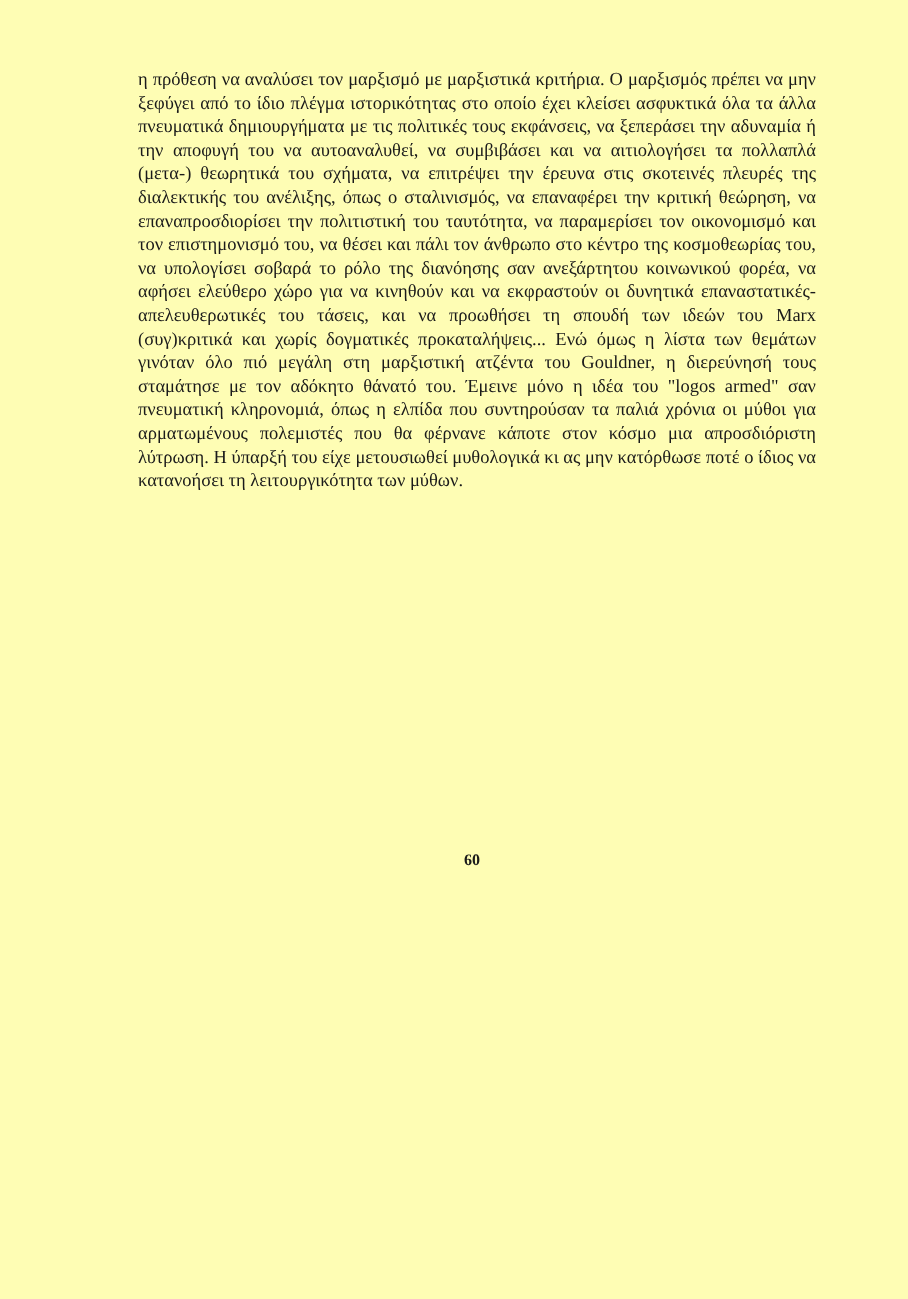η πρόθεση να αναλύσει τον μαρξισμό με μαρξιστικά κριτήρια. Ο μαρξισμός πρέπει να μην ξεφύγει από το ίδιο πλέγμα ιστορικότητας στο οποίο έχει κλείσει ασφυκτικά όλα τα άλλα πνευματικά δημιουργήματα με τις πολιτικές τους εκφάνσεις, να ξεπεράσει την αδυναμία ή την αποφυγή του να αυτοαναλυθεί, να συμβιβάσει και να αιτιολογήσει τα πολλαπλά (μετα-) θεωρητικά του σχήματα, να επιτρέψει την έρευνα στις σκοτεινές πλευρές της διαλεκτικής του ανέλιξης, όπως ο σταλινισμός, να επαναφέρει την κριτική θεώρηση, να επαναπροσδιορίσει την πολιτιστική του ταυτότητα, να παραμερίσει τον οικονομισμό και τον επιστημονισμό του, να θέσει και πάλι τον άνθρωπο στο κέντρο της κοσμοθεωρίας του, να υπολογίσει σοβαρά το ρόλο της διανόησης σαν ανεξάρτητου κοινωνικού φορέα, να αφήσει ελεύθερο χώρο για να κινηθούν και να εκφραστούν οι δυνητικά επαναστατικές-απελευθερωτικές του τάσεις, και να προωθήσει τη σπουδή των ιδεών του Marx (συγ)κριτικά και χωρίς δογματικές προκαταλήψεις... Ενώ όμως η λίστα των θεμάτων γινόταν όλο πιό μεγάλη στη μαρξιστική ατζέντα του Gouldner, η διερεύνησή τους σταμάτησε με τον αδόκητο θάνατό του. Έμεινε μόνο η ιδέα του "logos armed" σαν πνευματική κληρονομιά, όπως η ελπίδα που συντηρούσαν τα παλιά χρόνια οι μύθοι για αρματωμένους πολεμιστές που θα φέρνανε κάποτε στον κόσμο μια απροσδιόριστη λύτρωση. Η ύπαρξή του είχε μετουσιωθεί μυθολογικά κι ας μην κατόρθωσε ποτέ ο ίδιος να κατανοήσει τη λειτουργικότητα των μύθων.
60